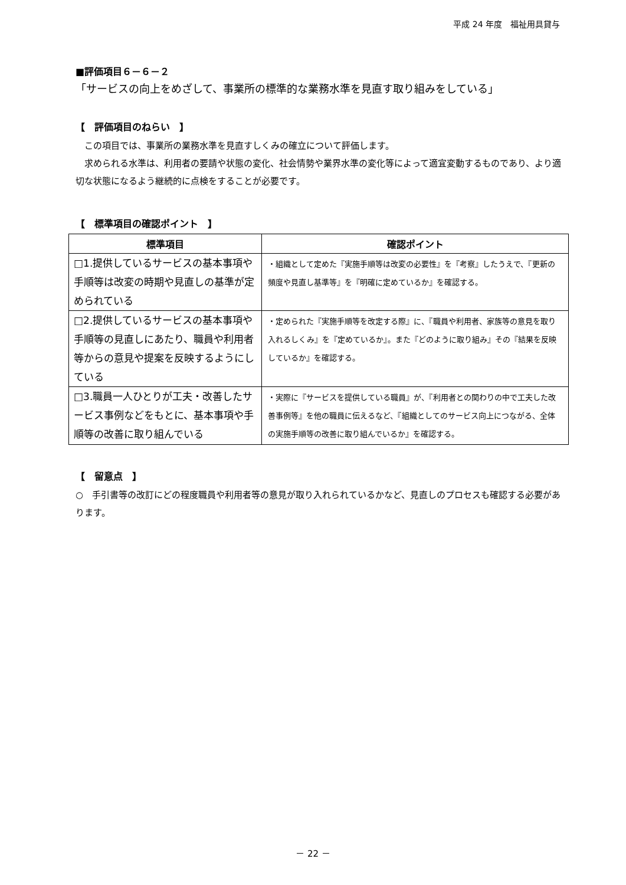平成 24 年度　福祉用具貸与
■評価項目６－６－２
「サービスの向上をめざして、事業所の標準的な業務水準を見直す取り組みをしている」
【　評価項目のねらい　】
　この項目では、事業所の業務水準を見直すしくみの確立について評価します。
　求められる水準は、利用者の要請や状態の変化、社会情勢や業界水準の変化等によって適宜変動するものであり、より適切な状態になるよう継続的に点検をすることが必要です。
【　標準項目の確認ポイント　】
| 標準項目 | 確認ポイント |
| --- | --- |
| □1.提供しているサービスの基本事項や手順等は改変の時期や見直しの基準が定められている | ・組織として定めた『実施手順等は改変の必要性』を『考察』したうえで、『更新の頻度や見直し基準等』を『明確に定めているか』を確認する。 |
| □2.提供しているサービスの基本事項や手順等の見直しにあたり、職員や利用者等からの意見や提案を反映するようにしている | ・定められた『実施手順等を改定する際』に、『職員や利用者、家族等の意見を取り入れるしくみ』を『定めているか』。また『どのように取り組み』その『結果を反映しているか』を確認する。 |
| □3.職員一人ひとりが工夫・改善したサービス事例などをもとに、基本事項や手順等の改善に取り組んでいる | ・実際に『サービスを提供している職員』が、『利用者との関わりの中で工夫した改善事例等』を他の職員に伝えるなど、『組織としてのサービス向上につながる、全体の実施手順等の改善に取り組んでいるか』を確認する。 |
【　留意点　】
○　手引書等の改訂にどの程度職員や利用者等の意見が取り入れられているかなど、見直しのプロセスも確認する必要があります。
－ 22 －